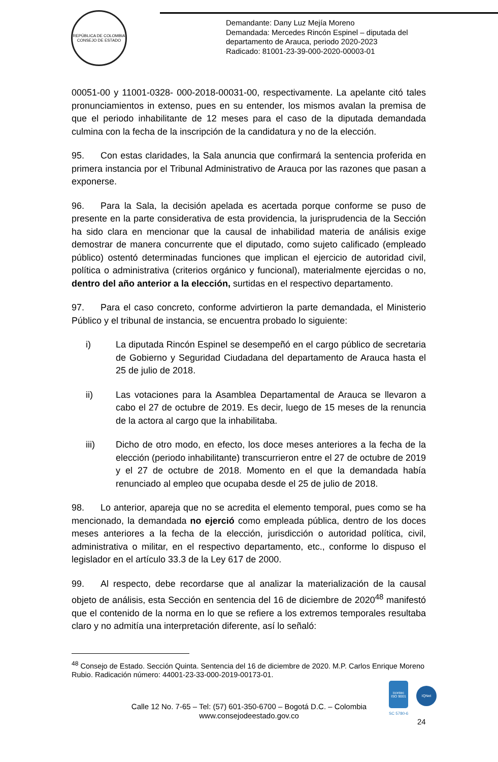REPÚBLICA DE COLOMBIA
CONSEJO DE ESTADO
Demandante: Dany Luz Mejía Moreno
Demandada: Mercedes Rincón Espinel – diputada del
departamento de Arauca, periodo 2020-2023
Radicado: 81001-23-39-000-2020-00003-01
00051-00 y 11001-0328- 000-2018-00031-00, respectivamente. La apelante citó tales pronunciamientos in extenso, pues en su entender, los mismos avalan la premisa de que el periodo inhabilitante de 12 meses para el caso de la diputada demandada culmina con la fecha de la inscripción de la candidatura y no de la elección.
95. Con estas claridades, la Sala anuncia que confirmará la sentencia proferida en primera instancia por el Tribunal Administrativo de Arauca por las razones que pasan a exponerse.
96. Para la Sala, la decisión apelada es acertada porque conforme se puso de presente en la parte considerativa de esta providencia, la jurisprudencia de la Sección ha sido clara en mencionar que la causal de inhabilidad materia de análisis exige demostrar de manera concurrente que el diputado, como sujeto calificado (empleado público) ostentó determinadas funciones que implican el ejercicio de autoridad civil, política o administrativa (criterios orgánico y funcional), materialmente ejercidas o no, dentro del año anterior a la elección, surtidas en el respectivo departamento.
97. Para el caso concreto, conforme advirtieron la parte demandada, el Ministerio Público y el tribunal de instancia, se encuentra probado lo siguiente:
i) La diputada Rincón Espinel se desempeñó en el cargo público de secretaria de Gobierno y Seguridad Ciudadana del departamento de Arauca hasta el 25 de julio de 2018.
ii) Las votaciones para la Asamblea Departamental de Arauca se llevaron a cabo el 27 de octubre de 2019. Es decir, luego de 15 meses de la renuncia de la actora al cargo que la inhabilitaba.
iii) Dicho de otro modo, en efecto, los doce meses anteriores a la fecha de la elección (periodo inhabilitante) transcurrieron entre el 27 de octubre de 2019 y el 27 de octubre de 2018. Momento en el que la demandada había renunciado al empleo que ocupaba desde el 25 de julio de 2018.
98. Lo anterior, apareja que no se acredita el elemento temporal, pues como se ha mencionado, la demandada no ejerció como empleada pública, dentro de los doces meses anteriores a la fecha de la elección, jurisdicción o autoridad política, civil, administrativa o militar, en el respectivo departamento, etc., conforme lo dispuso el legislador en el artículo 33.3 de la Ley 617 de 2000.
99. Al respecto, debe recordarse que al analizar la materialización de la causal objeto de análisis, esta Sección en sentencia del 16 de diciembre de 2020<sup>48</sup> manifestó que el contenido de la norma en lo que se refiere a los extremos temporales resultaba claro y no admitía una interpretación diferente, así lo señaló:
<sup>48</sup> Consejo de Estado. Sección Quinta. Sentencia del 16 de diciembre de 2020. M.P. Carlos Enrique Moreno Rubio. Radicación número: 44001-23-33-000-2019-00173-01.
Calle 12 No. 7-65 – Tel: (57) 601-350-6700 – Bogotá D.C. – Colombia
www.consejodeestado.gov.co
icontec
ISO 9001
IQNet
SC 5780-6
24